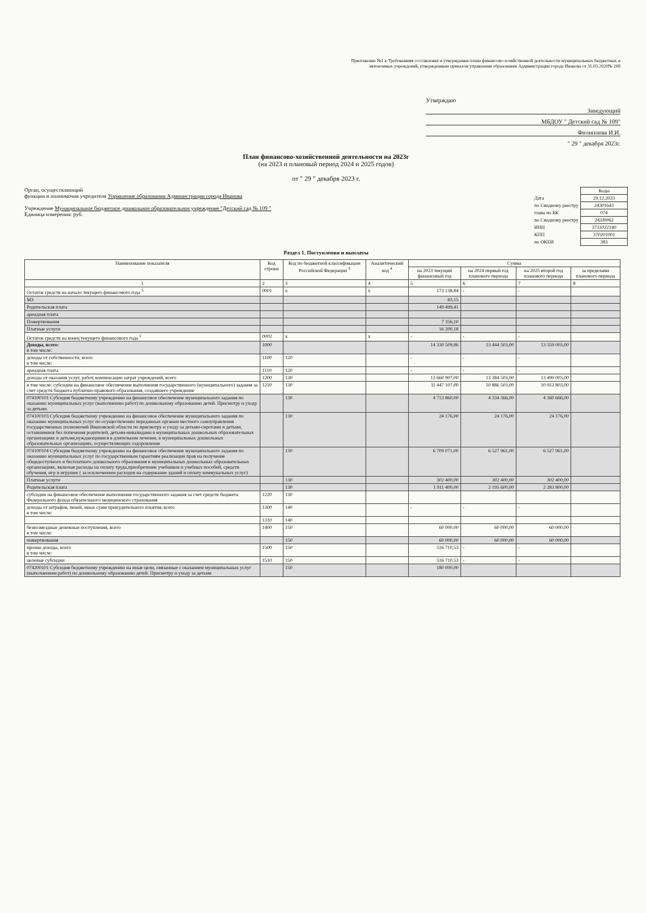Приложение №1 к Требованиям составления и утверждения плана финансово-хозяйственной деятельности муниципальных бюджетных и автономных учреждений, утвержденным приказом управления образования Администрации города Иванова от 31.03.2020№ 208
Утверждаю
Заведующий
МБДОУ " Детский сад № 109"
Филиппова И.И.
" 29 " декабря 2023г.
План финансово-хозяйственной деятельности на 2023г
(на 2023 и плановый период 2024 и 2025 годов)
от " 29 " декабря 2023 г.
Орган, осуществляющий
функции и полномочия учредителя Управление образования Администрации города Иванова
Учреждение Муниципальное бюджетное дошкольное образовательное учреждение "Детский сад № 109 "
Единица измерения: руб.
| | Коды |
| Дата | 29.12.2023 |
| по Сводному реестру | 24301643 |
| глава по БК | 074 |
| по Сводному реестру | 243J0063 |
| ИНН | 3731022140 |
| КПП | 370201001 |
| по ОКЕИ | 383 |
Раздел 1. Поступления и выплаты
| Наименование показателя | Код строки | Код по бюджетной классификации Российской Федерации <sup>3</sup> | Аналитический код <sup>4</sup> | Сумма | | | |
| --- | --- | --- | --- | --- | --- | --- | --- |
| | | | | на 2023 текущий финансовый год | на 2024 первый год планового периода | на 2025 второй год планового периода | за пределами планового периода |
| 1 | 2 | 3 | 4 | 5 | 6 | 7 | 8 |
| Остаток средств на начало текущего финансового года <sup>5</sup> | 0001 | х | х | 173 138,84 | - | - | |
| МЗ | | | | 83,15 | | | |
| Родительская плата | | | | 149 499,41 | | | |
| арендная плата | | | | | | | |
| Пожертвования | | | | 7 356,10 | | | |
| Платные услуги | | | | 16 200,18 | | | |
| Остаток средств на конец текущего финансового года <sup>5</sup> | 0002 | х | х | - | - | - | |
| Доходы, всего: в том числе: | 1000 | | | 14 330 509,86 | 13 444 503,00 | 13 559 003,00 | |
| доходы от собственности, всего в том числе: | 1100 | 120 | | - | - | - | |
| арендная плата | 1110 | 120 | | - | - | - | |
| доходы от оказания услуг, работ, компенсации затрат учреждений, всего | 1200 | 130 | | 13 660 907,00 | 13 384 503,00 | 13 499 003,00 | |
| в том числе: субсидии на финансовое обеспечение выполнения государственного (муниципального) задания за счет средств бюджета публично-правового образования, создавшего учреждение | 1210 | 130 | | 11 447 107,00 | 10 886 503,00 | 10 912 803,00 | |
| 074100101 Субсидия бюджетному учреждению на финансовое обеспечение муниципального задания по оказанию муниципальных услуг (выполнению работ) по дошкольному образованию детей. Присмотру и уходу за детьми. | | 130 | | 4 713 860,00 | 4 334 366,00 | 4 360 666,00 | |
| 074100103 Субсидия бюджетному учреждению на финансовое обеспечение муниципального задания по оказанию муниципальных услуг по осуществлению переданных органам местного самоуправления государственных полномочий Ивановской области по присмотру и уходу за детьми-сиротами и детьми, оставшимися без попечения родителей, детьми-инвалидами в муниципальных дошкольных образовательных организациях и детьми,нуждающимися в длительном лечении, в муниципальных дошкольных образовательных организациях, осуществляющих оздоровление | | 130 | | 24 176,00 | 24 176,00 | 24 176,00 | |
| 074100104 Субсидия бюджетному учреждению на финансовое обеспечение муниципального задания по оказанию муниципальных услуг по государственным гарантиям реализации прав на получение общедоступного и бесплатного дошкольного образования в муниципальных дошкольных образовательных организациях, включая расходы на оплату труда,приобретение учебников и учебных пособий, средств обучения, игр и игрушек ( за исключением расходов на содержание зданий и оплату коммунальных услуг) | | 130 | | 6 709 071,00 | 6 527 961,00 | 6 527 961,00 | |
| Платные услуги | | 130 | | 302 400,00 | 302 400,00 | 302 400,00 | |
| Родительская плата | | 130 | | 1 911 400,00 | 2 195 600,00 | 2 283 800,00 | |
| субсидии на финансовое обеспечение выполнения государственного задания за счет средств бюджета Федерального фонда обязательного медицинского страхования | 1220 | 130 | | | | | |
| доходы от штрафов, пеней, иных сумм принудительного изъятия, всего в том числе: | 1300 | 140 | | - | - | - | |
| | 1310 | 140 | | | | | |
| безвозмездные денежные поступления, всего в том числе: | 1400 | 150 | | 60 000,00 | 60 000,00 | 60 000,00 | |
| пожертвования | | 150 | | 60 000,00 | 60 000,00 | 60 000,00 | |
| прочие доходы, всего в том числе: | 1500 | 150 | | 516 710,53 | - | - | |
| целевые субсидии | 1510 | 150 | | 516 710,53 | - | - | |
| 074200101 Субсидия бюджетному учреждению на иные цели, связанные с оказанием муниципальных услуг (выполнением работ) по дошкольному образованию детей. Присмотру и уходу за детьми | | 150 | | 180 000,00 | | | |